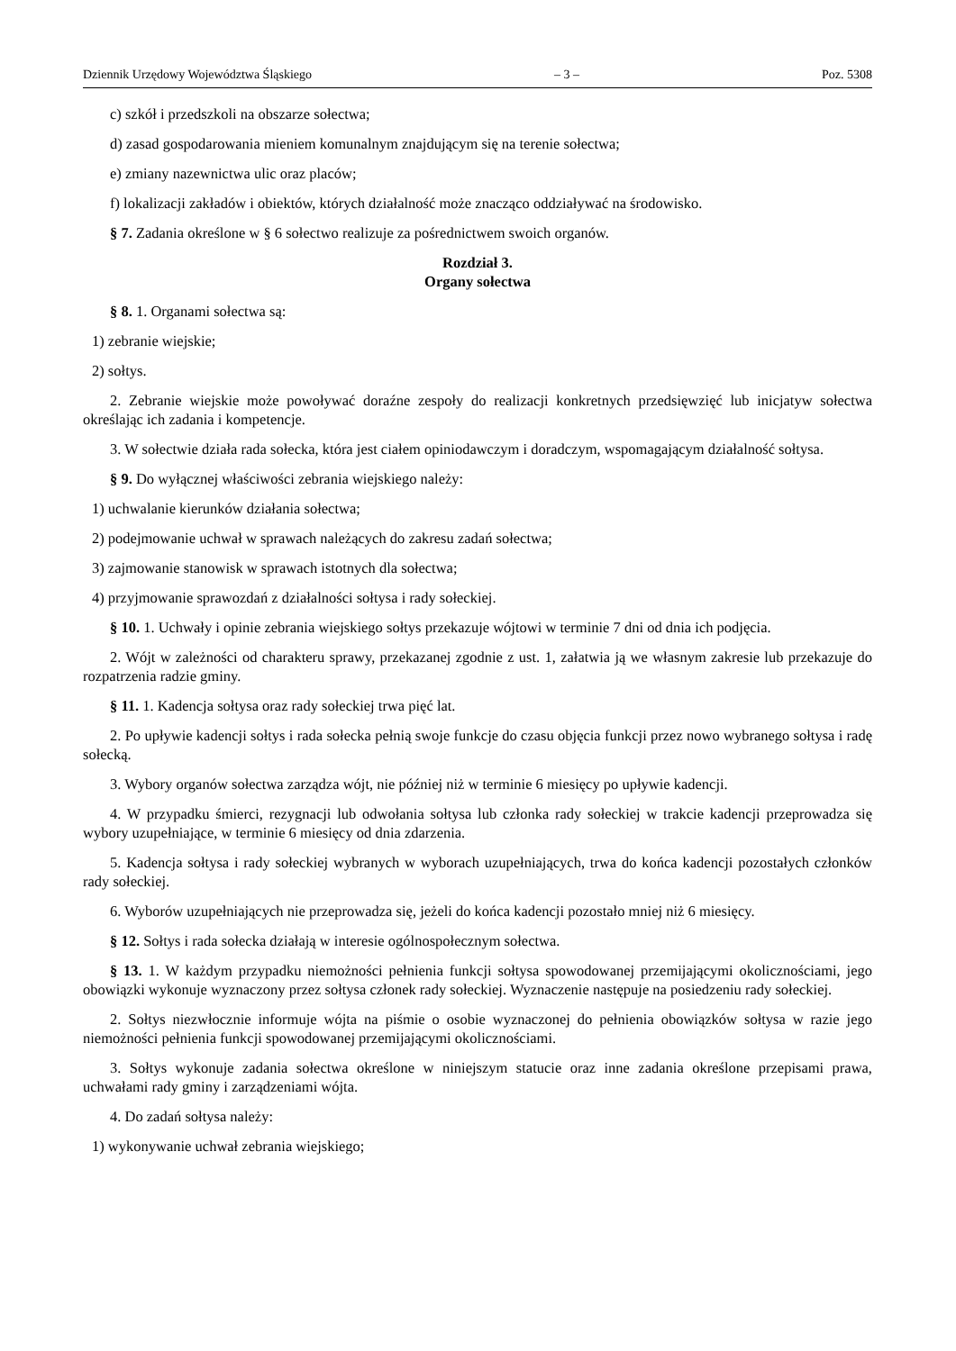Dziennik Urzędowy Województwa Śląskiego – 3 – Poz. 5308
c) szkół i przedszkoli na obszarze sołectwa;
d) zasad gospodarowania mieniem komunalnym znajdującym się na terenie sołectwa;
e) zmiany nazewnictwa ulic oraz placów;
f) lokalizacji zakładów i obiektów, których działalność może znacząco oddziaływać na środowisko.
§ 7. Zadania określone w § 6 sołectwo realizuje za pośrednictwem swoich organów.
Rozdział 3.
Organy sołectwa
§ 8. 1. Organami sołectwa są:
1) zebranie wiejskie;
2) sołtys.
2. Zebranie wiejskie może powoływać doraźne zespoły do realizacji konkretnych przedsięwzięć lub inicjatyw sołectwa określając ich zadania i kompetencje.
3. W sołectwie działa rada sołecka, która jest ciałem opiniodawczym i doradczym, wspomagającym działalność sołtysa.
§ 9. Do wyłącznej właściwości zebrania wiejskiego należy:
1) uchwalanie kierunków działania sołectwa;
2) podejmowanie uchwał w sprawach należących do zakresu zadań sołectwa;
3) zajmowanie stanowisk w sprawach istotnych dla sołectwa;
4) przyjmowanie sprawozdań z działalności sołtysa i rady sołeckiej.
§ 10. 1. Uchwały i opinie zebrania wiejskiego sołtys przekazuje wójtowi w terminie 7 dni od dnia ich podjęcia.
2. Wójt w zależności od charakteru sprawy, przekazanej zgodnie z ust. 1, załatwia ją we własnym zakresie lub przekazuje do rozpatrzenia radzie gminy.
§ 11. 1. Kadencja sołtysa oraz rady sołeckiej trwa pięć lat.
2. Po upływie kadencji sołtys i rada sołecka pełnią swoje funkcje do czasu objęcia funkcji przez nowo wybranego sołtysa i radę sołecką.
3. Wybory organów sołectwa zarządza wójt, nie później niż w terminie 6 miesięcy po upływie kadencji.
4. W przypadku śmierci, rezygnacji lub odwołania sołtysa lub członka rady sołeckiej w trakcie kadencji przeprowadza się wybory uzupełniające, w terminie 6 miesięcy od dnia zdarzenia.
5. Kadencja sołtysa i rady sołeckiej wybranych w wyborach uzupełniających, trwa do końca kadencji pozostałych członków rady sołeckiej.
6. Wyborów uzupełniających nie przeprowadza się, jeżeli do końca kadencji pozostało mniej niż 6 miesięcy.
§ 12. Sołtys i rada sołecka działają w interesie ogólnospołecznym sołectwa.
§ 13. 1. W każdym przypadku niemożności pełnienia funkcji sołtysa spowodowanej przemijającymi okolicznościami, jego obowiązki wykonuje wyznaczony przez sołtysa członek rady sołeckiej. Wyznaczenie następuje na posiedzeniu rady sołeckiej.
2. Sołtys niezwłocznie informuje wójta na piśmie o osobie wyznaczonej do pełnienia obowiązków sołtysa w razie jego niemożności pełnienia funkcji spowodowanej przemijającymi okolicznościami.
3. Sołtys wykonuje zadania sołectwa określone w niniejszym statucie oraz inne zadania określone przepisami prawa, uchwałami rady gminy i zarządzeniami wójta.
4. Do zadań sołtysa należy:
1) wykonywanie uchwał zebrania wiejskiego;